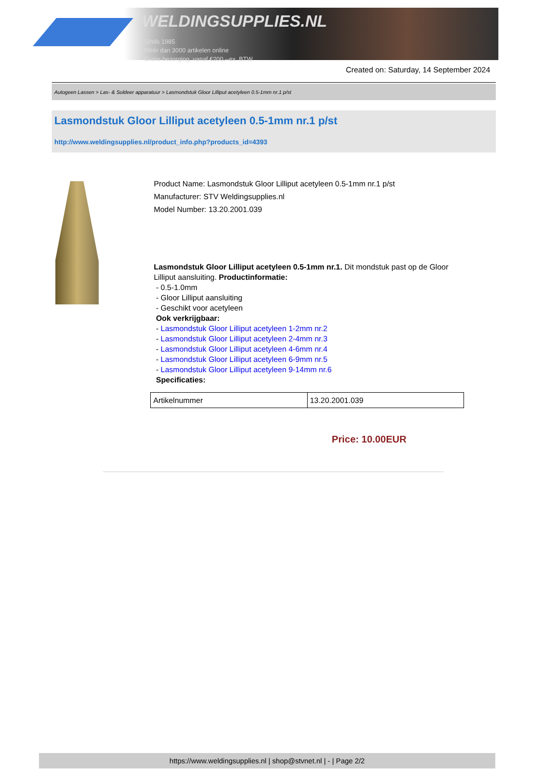WELDINGSUPPLIES.NL
- Sinds 1985
- Méér dan 3000 artikelen online
- Gratis bezorging, vanaf €200,--ex. BTW
Created on: Saturday, 14 September 2024
Autogeen Lassen > Las- & Soldeer apparatuur > Lasmondstuk Gloor Lilliput acetyleen 0.5-1mm nr.1 p/st
Lasmondstuk Gloor Lilliput acetyleen 0.5-1mm nr.1 p/st
http://www.weldingsupplies.nl/product_info.php?products_id=4393
Product Name: Lasmondstuk Gloor Lilliput acetyleen 0.5-1mm nr.1 p/st
Manufacturer: STV Weldingsupplies.nl
Model Number: 13.20.2001.039
Lasmondstuk Gloor Lilliput acetyleen 0.5-1mm nr.1. Dit mondstuk past op de Gloor Lilliput aansluiting. Productinformatie:
- 0.5-1.0mm
- Gloor Lilliput aansluiting
- Geschikt voor acetyleen
Ook verkrijgbaar:
- Lasmondstuk Gloor Lilliput acetyleen 1-2mm nr.2
- Lasmondstuk Gloor Lilliput acetyleen 2-4mm nr.3
- Lasmondstuk Gloor Lilliput acetyleen 4-6mm nr.4
- Lasmondstuk Gloor Lilliput acetyleen 6-9mm nr.5
- Lasmondstuk Gloor Lilliput acetyleen 9-14mm nr.6
Specificaties:
| Artikelnummer | 13.20.2001.039 |
Price: 10.00EUR
https://www.weldingsupplies.nl | shop@stvnet.nl | - | Page 2/2